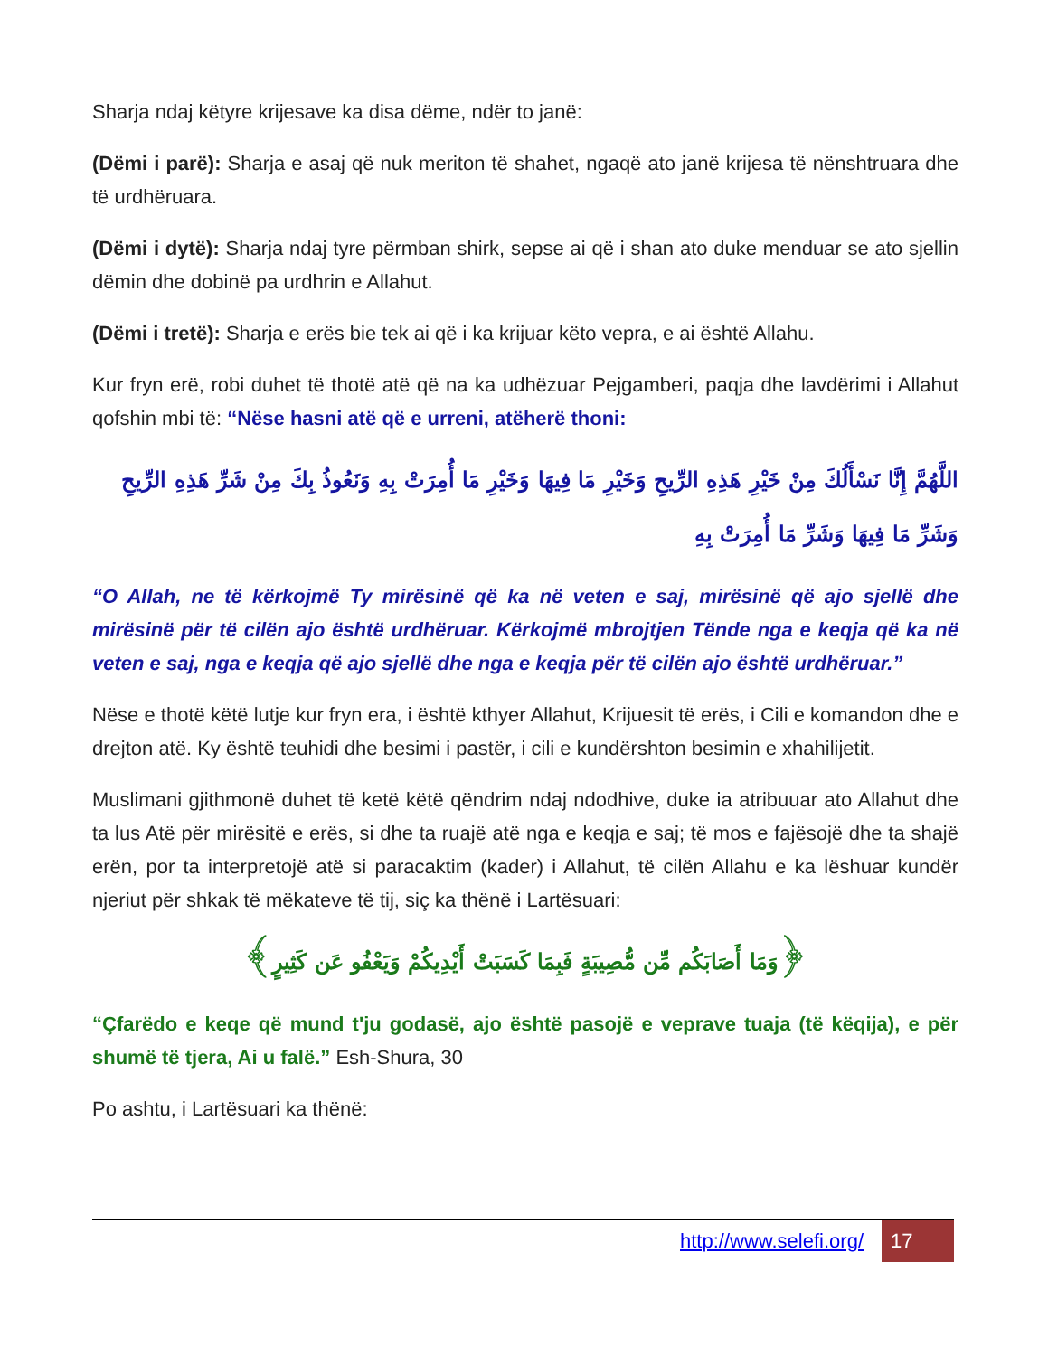Sharja ndaj këtyre krijesave ka disa dëme, ndër to janë:
(Dëmi i parë): Sharja e asaj që nuk meriton të shahet, ngaqë ato janë krijesa të nënshtruara dhe të urdhëruara.
(Dëmi i dytë): Sharja ndaj tyre përmban shirk, sepse ai që i shan ato duke menduar se ato sjellin dëmin dhe dobinë pa urdhrin e Allahut.
(Dëmi i tretë): Sharja e erës bie tek ai që i ka krijuar këto vepra, e ai është Allahu.
Kur fryn erë, robi duhet të thotë atë që na ka udhëzuar Pejgamberi, paqja dhe lavdërimi i Allahut qofshin mbi të: “Nëse hasni atë që e urreni, atëherë thoni:
اللَّهُمَّ إِنَّا نَسْأَلُكَ مِنْ خَيْرِ هَذِهِ الرِّيحِ وَخَيْرِ مَا فِيهَا وَخَيْرِ مَا أُمِرَتْ بِهِ وَنَعُوذُ بِكَ مِنْ شَرِّ هَذِهِ الرِّيحِ وَشَرِّ مَا فِيهَا وَشَرِّ مَا أُمِرَتْ بِهِ
“O Allah, ne të kërkojmë Ty mirësinë që ka në veten e saj, mirësinë që ajo sjellë dhe mirësinë për të cilën ajo është urdhëruar. Kërkojmë mbrojtjen Tënde nga e keqja që ka në veten e saj, nga e keqja që ajo sjellë dhe nga e keqja për të cilën ajo është urdhëruar.”
Nëse e thotë këtë lutje kur fryn era, i është kthyer Allahut, Krijuesit të erës, i Cili e komandon dhe e drejton atë. Ky është teuhidi dhe besimi i pastër, i cili e kundërshton besimin e xhahilijetit.
Muslimani gjithmonë duhet të ketë këtë qëndrim ndaj ndodhive, duke ia atribuuar ato Allahut dhe ta lus Atë për mirësitë e erës, si dhe ta ruajë atë nga e keqja e saj; të mos e fajësojë dhe ta shajë erën, por ta interpretojë atë si paracaktim (kader) i Allahut, të cilën Allahu e ka lëshuar kundër njeriut për shkak të mëkateve të tij, siç ka thënë i Lartësuari:
﴿وَمَا أَصَابَكُم مِّن مُّصِيبَةٍ فَبِمَا كَسَبَتْ أَيْدِيكُمْ وَيَعْفُو عَن كَثِيرٍ﴾
“Çfarëdo e keqe që mund t'ju godasë, ajo është pasojë e veprave tuaja (të këqija), e për shumë të tjera, Ai u falë.” Esh-Shura, 30
Po ashtu, i Lartësuari ka thënë:
http://www.selefi.org/
17